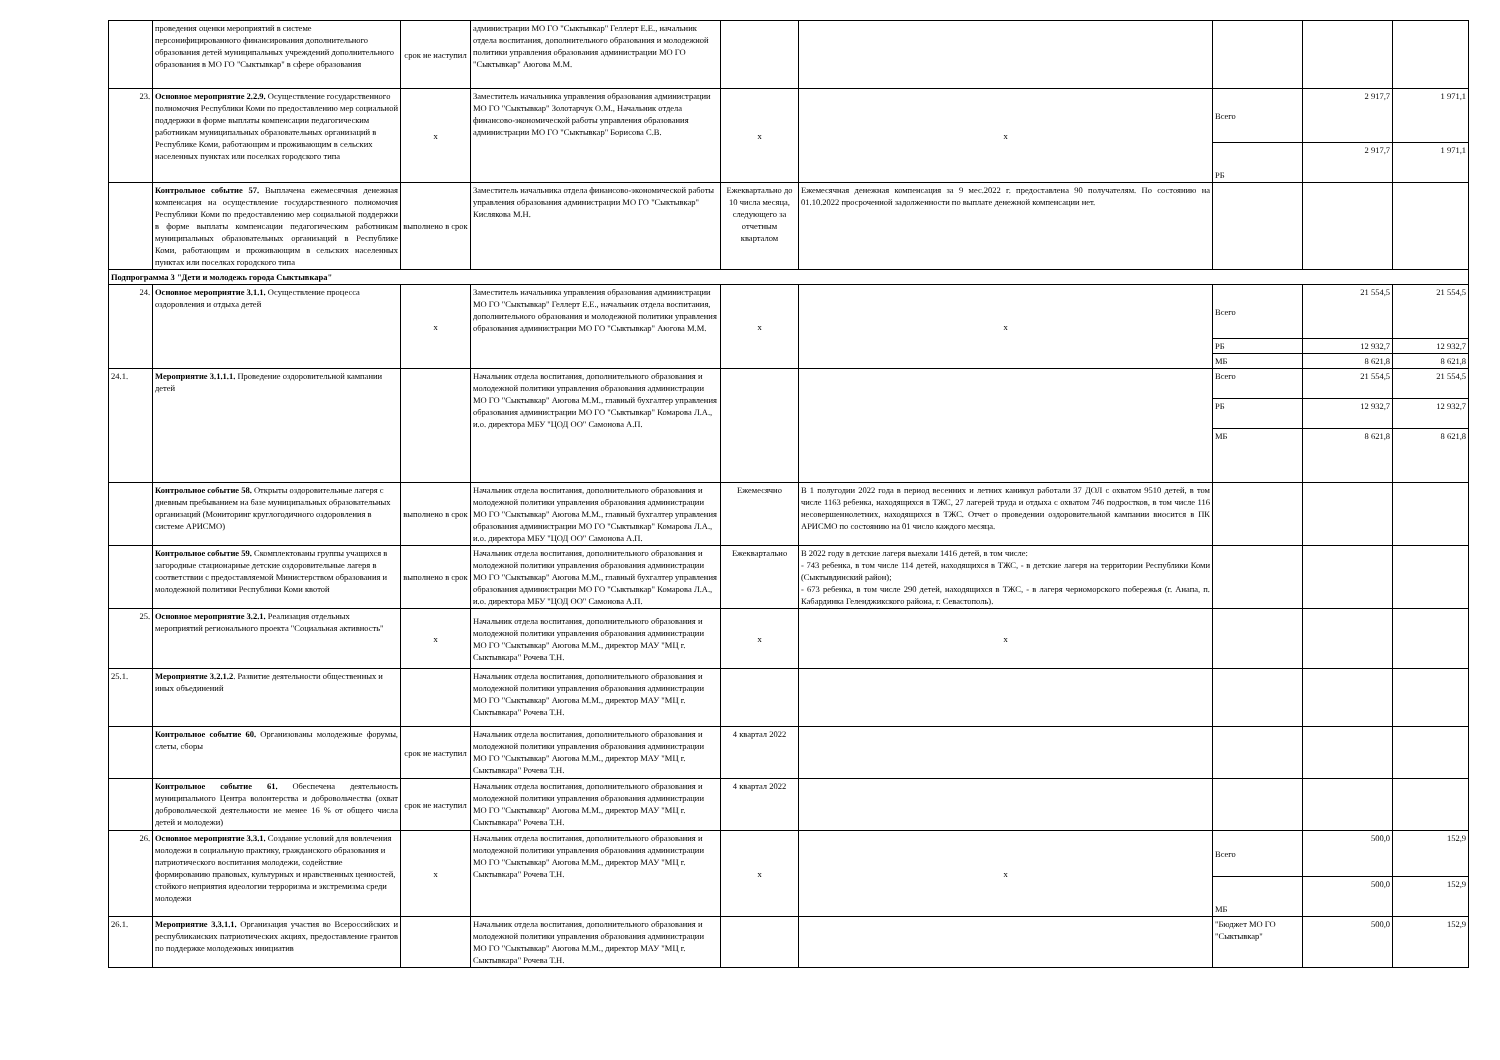| | проведения оценки мероприятий в системе персонифицированного финансирования дополнительного образования детей муниципальных учреждений дополнительного образования в МО ГО "Сыктывкар" в сфере образования | срок не наступил | администрации МО ГО "Сыктывкар" Геллерт Е.Е., начальник отдела воспитания, дополнительного образования и молодежной политики управления образования администрации МО ГО "Сыктывкар" Аюгова М.М. | | | | | |
| 23. | Основное мероприятие 2.2.9. Осуществление государственного полномочия Республики Коми по предоставлению мер социальной поддержки в форме выплаты компенсации педагогическим работникам муниципальных образовательных организаций в Республике Коми, работающим и проживающим в сельских населенных пунктах или поселках городского типа | х | Заместитель начальника управления образования администрации МО ГО "Сыктывкар" Золотарчук О.М., Начальник отдела финансово-экономической работы управления образования администрации МО ГО "Сыктывкар" Борисова С.В. | х | х | Всего | 2 917,7 | 1 971,1 |
| | | | | | | РБ | 2 917,7 | 1 971,1 |
| | Контрольное событие 57. Выплачена ежемесячная денежная компенсация на осуществление государственного полномочия Республики Коми по предоставлению мер социальной поддержки в форме выплаты компенсации педагогическим работникам муниципальных образовательных организаций в Республике Коми, работающим и проживающим в сельских населенных пунктах или поселках городского типа | выполнено в срок | Заместитель начальника отдела финансово-экономической работы управления образования администрации МО ГО "Сыктывкар" Кислякова М.Н. | Ежеквартально до 10 числа месяца, следующего за отчетным кварталом | Ежемесячная денежная компенсация за 9 мес.2022 г. предоставлена 90 получателям. По состоянию на 01.10.2022 просроченной задолженности по выплате денежной компенсации нет. | | | |
| Подпрограмма 3 "Дети и молодежь города Сыктывкара" | | | | | | | | |
| 24. | Основное мероприятие 3.1.1. Осуществление процесса оздоровления и отдыха детей | х | Заместитель начальника управления образования администрации МО ГО "Сыктывкар" Геллерт Е.Е., начальник отдела воспитания, дополнительного образования и молодежной политики управления образования администрации МО ГО "Сыктывкар" Аюгова М.М. | х | х | Всего | 21 554,5 | 21 554,5 |
| | | | | | | РБ | 12 932,7 | 12 932,7 |
| | | | | | | МБ | 8 621,8 | 8 621,8 |
| 24.1. | Мероприятие 3.1.1.1. Проведение оздоровительной кампании детей | | Начальник отдела воспитания, дополнительного образования и молодежной политики управления образования администрации МО ГО "Сыктывкар" Аюгова М.М., главный бухгалтер управления образования администрации МО ГО "Сыктывкар" Комарова Л.А., и.о. директора МБУ "ЦОД ОО" Самонова А.П. | | | Всего | 21 554,5 | 21 554,5 |
| | | | | | | РБ | 12 932,7 | 12 932,7 |
| | | | | | | МБ | 8 621,8 | 8 621,8 |
| | Контрольное событие 58. Открыты оздоровительные лагеря с дневным пребыванием на базе муниципальных образовательных организаций (Мониторинг круглогодичного оздоровления в системе АРИСМО) | выполнено в срок | Начальник отдела воспитания, дополнительного образования и молодежной политики управления образования администрации МО ГО "Сыктывкар" Аюгова М.М., главный бухгалтер управления образования администрации МО ГО "Сыктывкар" Комарова Л.А., и.о. директора МБУ "ЦОД ОО" Самонова А.П. | Ежемесячно | В 1 полугодии 2022 года в период весенних и летних каникул работали 37 ДОЛ с охватом 9510 детей, в том числе 1163 ребенка, находящихся в ТЖС, 27 лагерей труда и отдыха с охватом 746 подростков, в том числе 116 несовершеннолетних, находящихся в ТЖС. Отчет о проведении оздоровительной кампании вносится в ПК АРИСМО по состоянию на 01 число каждого месяца. | | | |
| | Контрольное событие 59. Скомплектованы группы учащихся в загородные стационарные детские оздоровительные лагеря в соответствии с предоставляемой Министерством образования и молодежной политики Республики Коми квотой | выполнено в срок | Начальник отдела воспитания, дополнительного образования и молодежной политики управления образования администрации МО ГО "Сыктывкар" Аюгова М.М., главный бухгалтер управления образования администрации МО ГО "Сыктывкар" Комарова Л.А., и.о. директора МБУ "ЦОД ОО" Самонова А.П. | Ежеквартально | В 2022 году в детские лагеря выехали 1416 детей, в том числе: - 743 ребенка, в том числе 114 детей, находящихся в ТЖС, - в детские лагеря на территории Республики Коми (Сыктывдинский район); - 673 ребенка, в том числе 290 детей, находящихся в ТЖС, - в лагеря черноморского побережья (г. Анапа, п. Кабардинка Геленджикского района, г. Севастополь). | | | |
| 25. | Основное мероприятие 3.2.1. Реализация отдельных мероприятий регионального проекта "Социальная активность" | х | Начальник отдела воспитания, дополнительного образования и молодежной политики управления образования администрации МО ГО "Сыктывкар" Аюгова М.М., директор МАУ "МЦ г. Сыктывкара" Рочева Т.Н. | х | х | | | |
| 25.1. | Мероприятие 3.2.1.2 . Развитие деятельности общественных и иных объединений | | Начальник отдела воспитания, дополнительного образования и молодежной политики управления образования администрации МО ГО "Сыктывкар" Аюгова М.М., директор МАУ "МЦ г. Сыктывкара" Рочева Т.Н. | | | | | |
| | Контрольное событие 60. Организованы молодежные форумы, слеты, сборы | срок не наступил | Начальник отдела воспитания, дополнительного образования и молодежной политики управления образования администрации МО ГО "Сыктывкар" Аюгова М.М., директор МАУ "МЦ г. Сыктывкара" Рочева Т.Н. | 4 квартал 2022 | | | | |
| | Контрольное событие 61. Обеспечена деятельность муниципального Центра волонтерства и добровольчества (охват добровольческой деятельности не менее 16 % от общего числа детей и молодежи) | срок не наступил | Начальник отдела воспитания, дополнительного образования и молодежной политики управления образования администрации МО ГО "Сыктывкар" Аюгова М.М., директор МАУ "МЦ г. Сыктывкара" Рочева Т.Н. | 4 квартал 2022 | | | | |
| 26. | Основное мероприятие 3.3.1. Создание условий для вовлечения молодежи в социальную практику, гражданского образования и патриотического воспитания молодежи, содействие формированию правовых, культурных и нравственных ценностей, стойкого неприятия идеологии терроризма и экстремизма среди молодежи | х | Начальник отдела воспитания, дополнительного образования и молодежной политики управления образования администрации МО ГО "Сыктывкар" Аюгова М.М., директор МАУ "МЦ г. Сыктывкара" Рочева Т.Н. | х | х | Всего | 500,0 | 152,9 |
| | | | | | | МБ | 500,0 | 152,9 |
| 26.1. | Мероприятие 3.3.1.1. Организация участия во Всероссийских и республиканских патриотических акциях, предоставление грантов по поддержке молодежных инициатив | | Начальник отдела воспитания, дополнительного образования и молодежной политики управления образования администрации МО ГО "Сыктывкар" Аюгова М.М., директор МАУ "МЦ г. Сыктывкара" Рочева Т.Н. | | | "Бюджет МО ГО "Сыктывкар" | 500,0 | 152,9 |